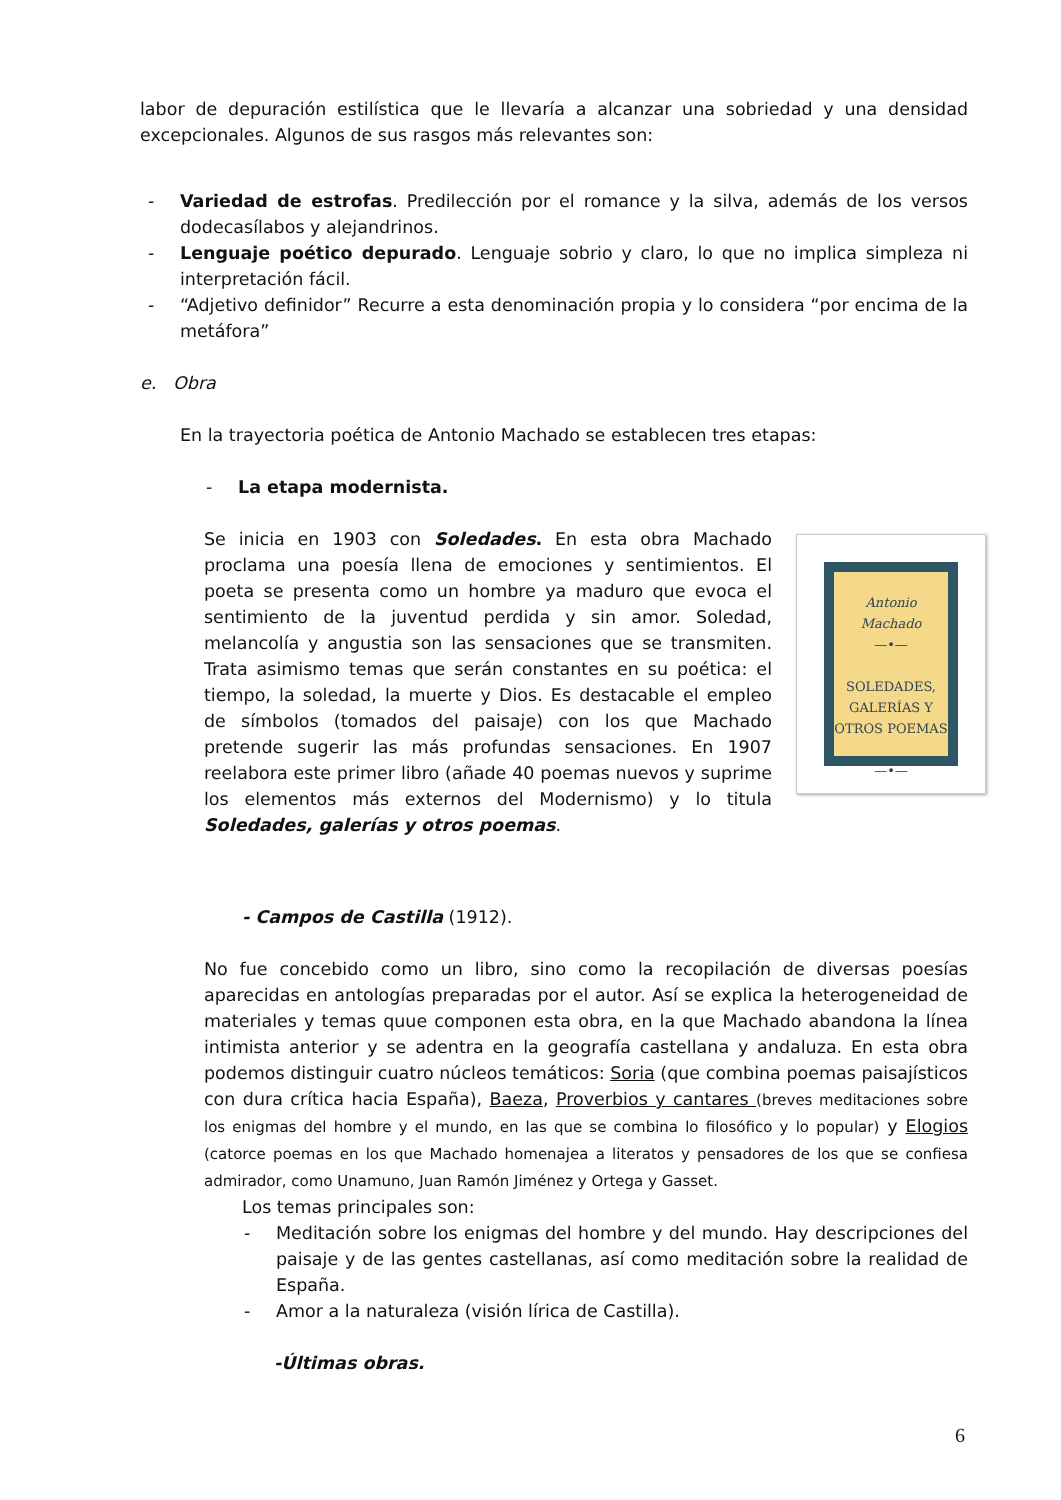labor de depuración estilística que le llevaría a alcanzar una sobriedad y una densidad excepcionales. Algunos de sus rasgos más relevantes son:
- Variedad de estrofas. Predilección por el romance y la silva, además de los versos dodecasílabos y alejandrinos.
- Lenguaje poético depurado. Lenguaje sobrio y claro, lo que no implica simpleza ni interpretación fácil.
- “Adjetivo definidor” Recurre a esta denominación propia y lo considera “por encima de la metáfora”
e. Obra
En la trayectoria poética de Antonio Machado se establecen tres etapas:
- La etapa modernista.
Antonio Machado
—•—
SOLEDADES,
GALERÍAS Y
OTROS POEMAS
—•—
Se inicia en 1903 con Soledades. En esta obra Machado proclama una poesía llena de emociones y sentimientos. El poeta se presenta como un hombre ya maduro que evoca el sentimiento de la juventud perdida y sin amor. Soledad, melancolía y angustia son las sensaciones que se transmiten. Trata asimismo temas que serán constantes en su poética: el tiempo, la soledad, la muerte y Dios. Es destacable el empleo de símbolos (tomados del paisaje) con los que Machado pretende sugerir las más profundas sensaciones. En 1907 reelabora este primer libro (añade 40 poemas nuevos y suprime los elementos más externos del Modernismo) y lo titula Soledades, galerías y otros poemas.
- Campos de Castilla (1912).
No fue concebido como un libro, sino como la recopilación de diversas poesías aparecidas en antologías preparadas por el autor. Así se explica la heterogeneidad de materiales y temas quue componen esta obra, en la que Machado abandona la línea intimista anterior y se adentra en la geografía castellana y andaluza. En esta obra podemos distinguir cuatro núcleos temáticos: Soria (que combina poemas paisajísticos con dura crítica hacia España), Baeza, Proverbios y cantares (breves meditaciones sobre los enigmas del hombre y el mundo, en las que se combina lo filosófico y lo popular) y Elogios (catorce poemas en los que Machado homenajea a literatos y pensadores de los que se confiesa admirador, como Unamuno, Juan Ramón Jiménez y Ortega y Gasset.
Los temas principales son:
- Meditación sobre los enigmas del hombre y del mundo. Hay descripciones del paisaje y de las gentes castellanas, así como meditación sobre la realidad de España.
- Amor a la naturaleza (visión lírica de Castilla).
-Últimas obras.
6